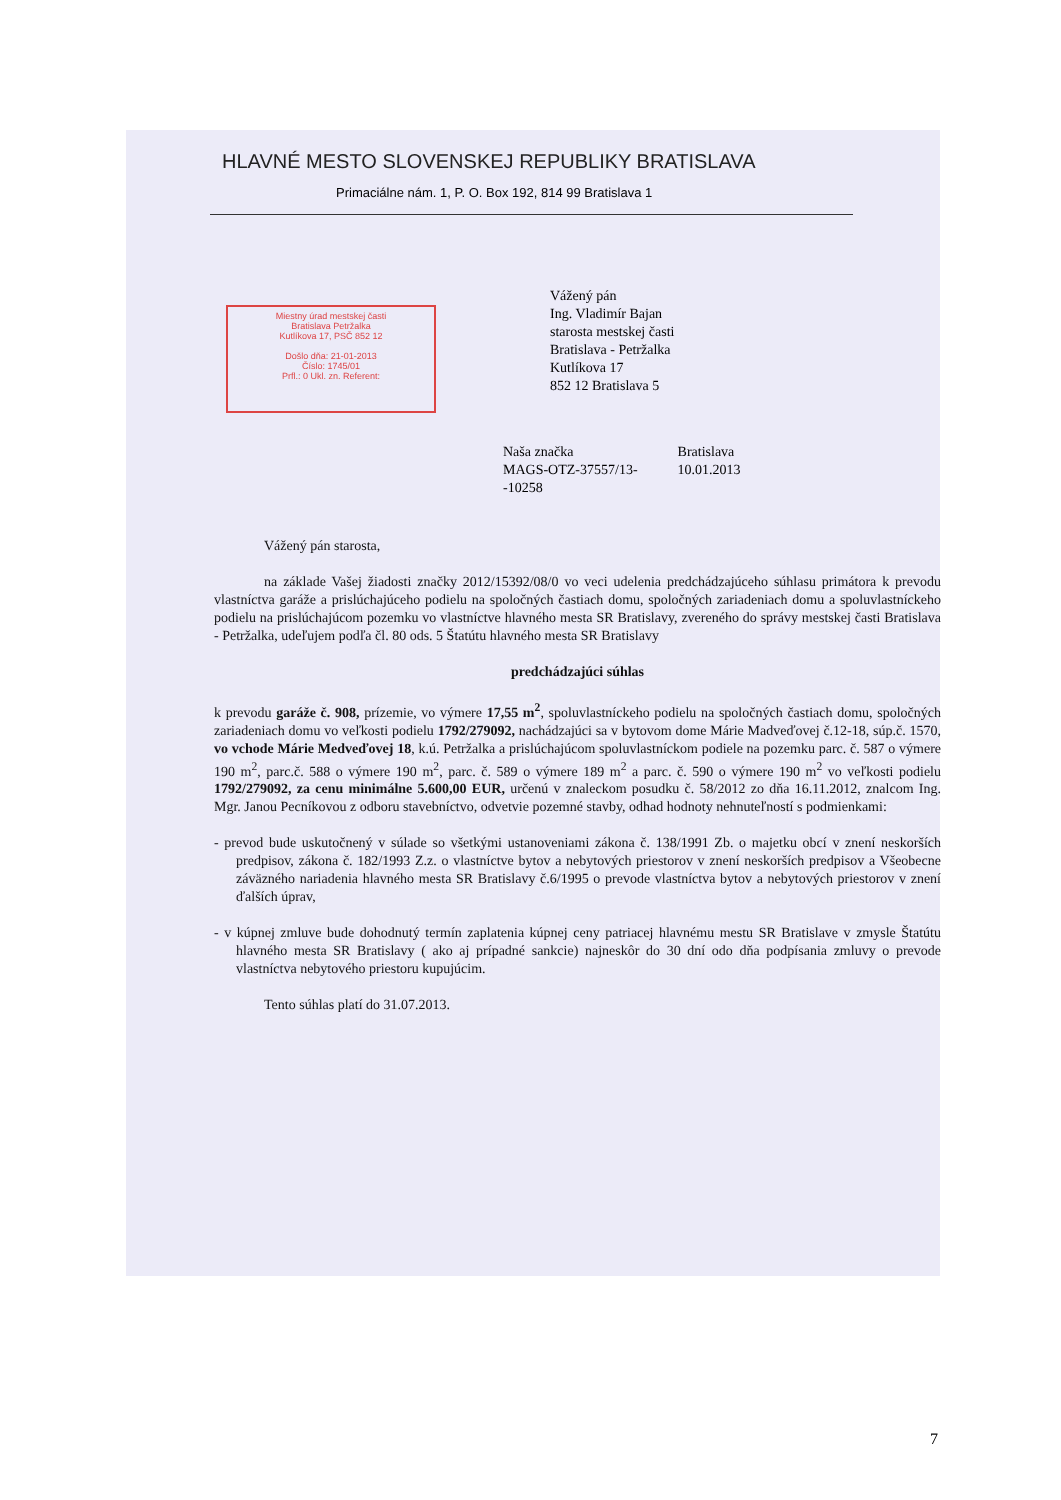HLAVNÉ MESTO SLOVENSKEJ REPUBLIKY BRATISLAVA
Primaciálne nám. 1, P. O. Box 192, 814 99 Bratislava 1
Vážený pán
Ing. Vladimír Bajan
starosta mestskej časti
Bratislava - Petržalka
Kutlíkova 17
852 12 Bratislava 5
Miestny úrad mestskej časti
Bratislava Petržalka
Kutlíkova 17, PSČ 852 12
Došlo dňa: 21-01-2013
Číslo: 1745/01
Prfl.: 0 Ukl. zn. Referent:
Naša značka
MAGS-OTZ-37557/13-
-10258
Bratislava
10.01.2013
Vážený pán starosta,
na základe Vašej žiadosti značky 2012/15392/08/0 vo veci udelenia predchádzajúceho súhlasu primátora k prevodu vlastníctva garáže a prislúchajúceho podielu na spoločných častiach domu, spoločných zariadeniach domu a spoluvlastníckeho podielu na prislúchajúcom pozemku vo vlastníctve hlavného mesta SR Bratislavy, zvereného do správy mestskej časti Bratislava - Petržalka, udeľujem podľa čl. 80 ods. 5 Štatútu hlavného mesta SR Bratislavy
predchádzajúci súhlas
k prevodu garáže č. 908, prízemie, vo výmere 17,55 m<sup>2</sup>, spoluvlastníckeho podielu na spoločných častiach domu, spoločných zariadeniach domu vo veľkosti podielu 1792/279092, nachádzajúci sa v bytovom dome Márie Madveďovej č.12-18, súp.č. 1570, vo vchode Márie Medveďovej 18, k.ú. Petržalka a prislúchajúcom spoluvlastníckom podiele na pozemku parc. č. 587 o výmere 190 m<sup>2</sup>, parc.č. 588 o výmere 190 m<sup>2</sup>, parc. č. 589 o výmere 189 m<sup>2</sup> a parc. č. 590 o výmere 190 m<sup>2</sup> vo veľkosti podielu 1792/279092, za cenu minimálne 5.600,00 EUR, určenú v znaleckom posudku č. 58/2012 zo dňa 16.11.2012, znalcom Ing. Mgr. Janou Pecníkovou z odboru stavebníctvo, odvetvie pozemné stavby, odhad hodnoty nehnuteľností s podmienkami:
- prevod bude uskutočnený v súlade so všetkými ustanoveniami zákona č. 138/1991 Zb. o majetku obcí v znení neskorších predpisov, zákona č. 182/1993 Z.z. o vlastníctve bytov a nebytových priestorov v znení neskorších predpisov a Všeobecne záväzného nariadenia hlavného mesta SR Bratislavy č.6/1995 o prevode vlastníctva bytov a nebytových priestorov v znení ďalších úprav,
- v kúpnej zmluve bude dohodnutý termín zaplatenia kúpnej ceny patriacej hlavnému mestu SR Bratislave v zmysle Štatútu hlavného mesta SR Bratislavy ( ako aj prípadné sankcie) najneskôr do 30 dní odo dňa podpísania zmluvy o prevode vlastníctva nebytového priestoru kupujúcim.
Tento súhlas platí do 31.07.2013.
7